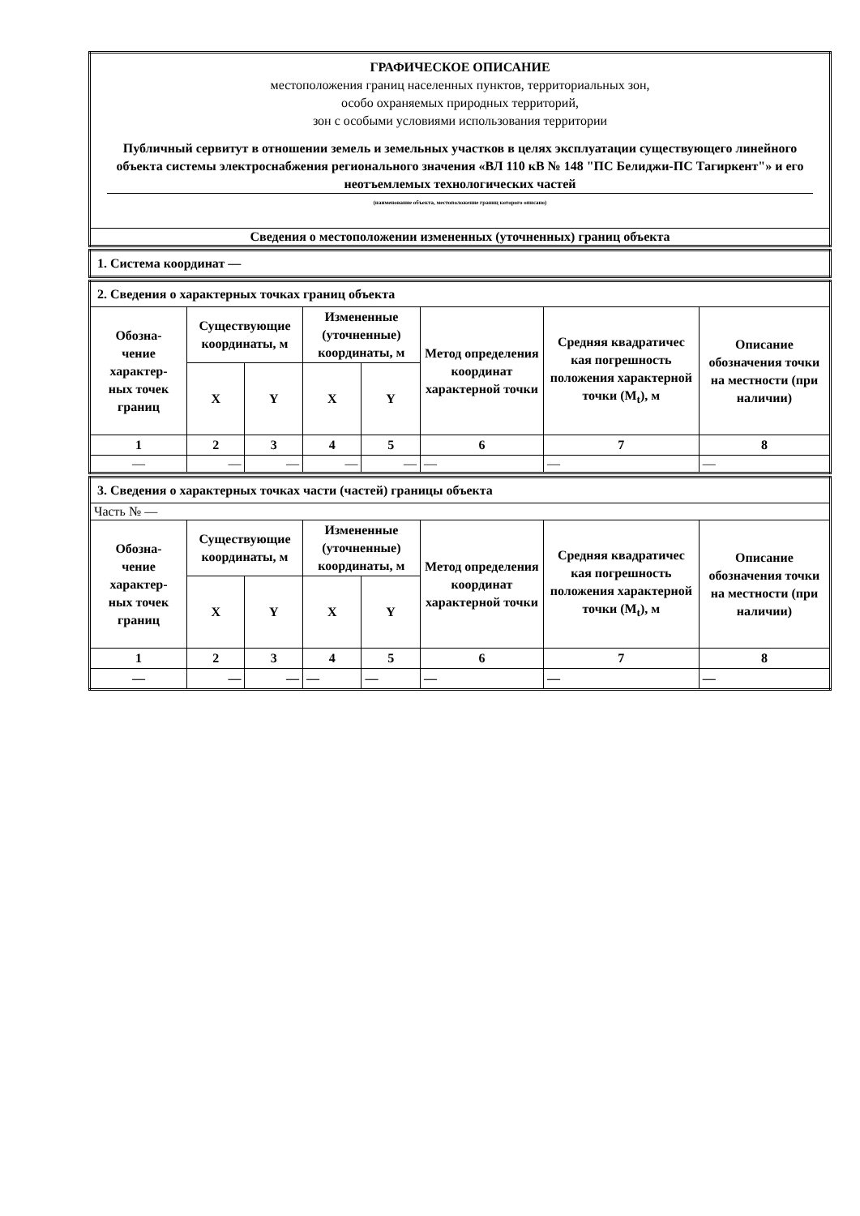| ГРАФИЧЕСКОЕ ОПИСАНИЕ местоположения границ населенных пунктов, территориальных зон, особо охраняемых природных территорий, зон с особыми условиями использования территории Публичный сервитут в отношении земель и земельных участков в целях эксплуатации существующего линейного объекта системы электроснабжения регионального значения «ВЛ 110 кВ № 148 "ПС Белиджи-ПС Тагиркент"» и его неотъемлемых технологических частей (наименование объекта, местоположение границ которого описано) |
| Сведения о местоположении измененных (уточненных) границ объекта |
| 1. Система координат — |
| 2. Сведения о характерных точках границ объекта | | | | | | | |
| Обозна- чение характер- ных точек границ | Существующие координаты, м | | Измененные (уточненные) координаты, м | | Метод определения координат характерной точки | Средняя квадратичес кая погрешность положения характерной точки (M<sub>t</sub>), м | Описание обозначения точки на местности (при наличии) |
| | X | Y | X | Y | | | |
| 1 | 2 | 3 | 4 | 5 | 6 | 7 | 8 |
| — | — | — | — | — | — | — | — |
| 3. Сведения о характерных точках части (частей) границы объекта | | | | | | | |
| Часть № — | | | | | | | |
| Обозна- чение характер- ных точек границ | Существующие координаты, м | | Измененные (уточненные) координаты, м | | Метод определения координат характерной точки | Средняя квадратичес кая погрешность положения характерной точки (M<sub>t</sub>), м | Описание обозначения точки на местности (при наличии) |
| | X | Y | X | Y | | | |
| 1 | 2 | 3 | 4 | 5 | 6 | 7 | 8 |
| — | — | — | — | — | — | — | — |